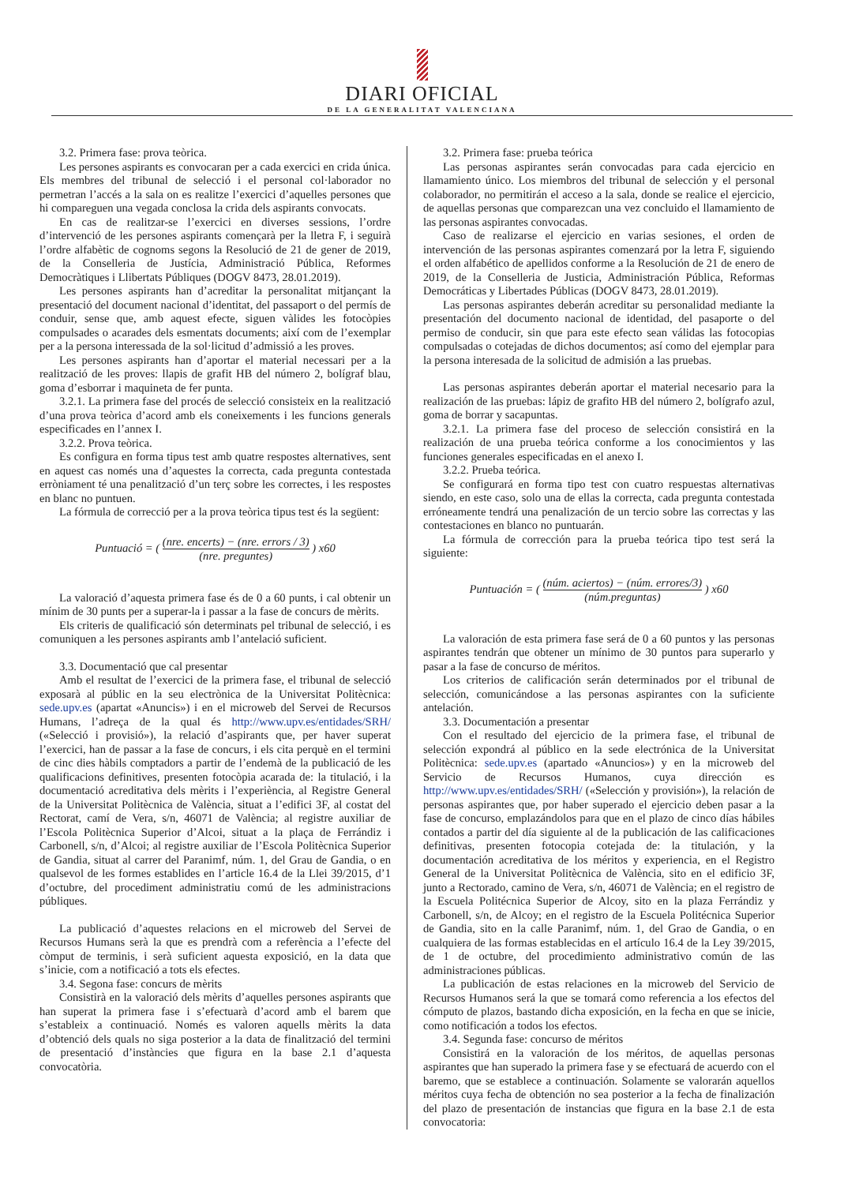DIARI OFICIAL
DE LA GENERALITAT VALENCIANA
3.2. Primera fase: prova teòrica.
Les persones aspirants es convocaran per a cada exercici en crida única. Els membres del tribunal de selecció i el personal col·laborador no permetran l’accés a la sala on es realitze l’exercici d’aquelles persones que hi compareguen una vegada conclosa la crida dels aspirants convocats.
En cas de realitzar-se l’exercici en diverses sessions, l’ordre d’intervenció de les persones aspirants començarà per la lletra F, i seguirà l’ordre alfabètic de cognoms segons la Resolució de 21 de gener de 2019, de la Conselleria de Justícia, Administració Pública, Reformes Democràtiques i Llibertats Públiques (DOGV 8473, 28.01.2019).
Les persones aspirants han d’acreditar la personalitat mitjançant la presentació del document nacional d’identitat, del passaport o del permís de conduir, sense que, amb aquest efecte, siguen vàlides les fotocòpies compulsades o acarades dels esmentats documents; així com de l’exemplar per a la persona interessada de la sol·licitud d’admissió a les proves.
Les persones aspirants han d’aportar el material necessari per a la realització de les proves: llapis de grafit HB del número 2, bolígraf blau, goma d’esborrar i maquineta de fer punta.
3.2.1. La primera fase del procés de selecció consisteix en la realització d’una prova teòrica d’acord amb els coneixements i les funcions generals especificades en l’annex I.
3.2.2. Prova teòrica.
Es configura en forma tipus test amb quatre respostes alternatives, sent en aquest cas només una d’aquestes la correcta, cada pregunta contestada erròniament té una penalització d’un terç sobre les correctes, i les respostes en blanc no puntuen.
La fórmula de correcció per a la prova teòrica tipus test és la següent:
Puntuació = ( (nre. encerts) − (nre. errors / 3) (nre. preguntes) ) x60
La valoració d’aquesta primera fase és de 0 a 60 punts, i cal obtenir un mínim de 30 punts per a superar-la i passar a la fase de concurs de mèrits.
Els criteris de qualificació són determinats pel tribunal de selecció, i es comuniquen a les persones aspirants amb l’antelació suficient.
3.3. Documentació que cal presentar
Amb el resultat de l’exercici de la primera fase, el tribunal de selecció exposarà al públic en la seu electrònica de la Universitat Politècnica: sede.upv.es (apartat «Anuncis») i en el microweb del Servei de Recursos Humans, l’adreça de la qual és http://www.upv.es/entidades/SRH/ («Selecció i provisió»), la relació d’aspirants que, per haver superat l’exercici, han de passar a la fase de concurs, i els cita perquè en el termini de cinc dies hàbils comptadors a partir de l’endemà de la publicació de les qualificacions definitives, presenten fotocòpia acarada de: la titulació, i la documentació acreditativa dels mèrits i l’experiència, al Registre General de la Universitat Politècnica de València, situat a l’edifici 3F, al costat del Rectorat, camí de Vera, s/n, 46071 de València; al registre auxiliar de l’Escola Politècnica Superior d’Alcoi, situat a la plaça de Ferrándiz i Carbonell, s/n, d’Alcoi; al registre auxiliar de l’Escola Politècnica Superior de Gandia, situat al carrer del Paranimf, núm. 1, del Grau de Gandia, o en qualsevol de les formes establides en l’article 16.4 de la Llei 39/2015, d’1 d’octubre, del procediment administratiu comú de les administracions públiques.
La publicació d’aquestes relacions en el microweb del Servei de Recursos Humans serà la que es prendrà com a referència a l’efecte del còmput de terminis, i serà suficient aquesta exposició, en la data que s’inicie, com a notificació a tots els efectes.
3.4. Segona fase: concurs de mèrits
Consistirà en la valoració dels mèrits d’aquelles persones aspirants que han superat la primera fase i s’efectuarà d’acord amb el barem que s’estableix a continuació. Només es valoren aquells mèrits la data d’obtenció dels quals no siga posterior a la data de finalització del termini de presentació d’instàncies que figura en la base 2.1 d’aquesta convocatòria.
3.2. Primera fase: prueba teórica
Las personas aspirantes serán convocadas para cada ejercicio en llamamiento único. Los miembros del tribunal de selección y el personal colaborador, no permitirán el acceso a la sala, donde se realice el ejercicio, de aquellas personas que comparezcan una vez concluido el llamamiento de las personas aspirantes convocadas.
Caso de realizarse el ejercicio en varias sesiones, el orden de intervención de las personas aspirantes comenzará por la letra F, siguiendo el orden alfabético de apellidos conforme a la Resolución de 21 de enero de 2019, de la Conselleria de Justicia, Administración Pública, Reformas Democráticas y Libertades Públicas (DOGV 8473, 28.01.2019).
Las personas aspirantes deberán acreditar su personalidad mediante la presentación del documento nacional de identidad, del pasaporte o del permiso de conducir, sin que para este efecto sean válidas las fotocopias compulsadas o cotejadas de dichos documentos; así como del ejemplar para la persona interesada de la solicitud de admisión a las pruebas.
Las personas aspirantes deberán aportar el material necesario para la realización de las pruebas: lápiz de grafito HB del número 2, bolígrafo azul, goma de borrar y sacapuntas.
3.2.1. La primera fase del proceso de selección consistirá en la realización de una prueba teórica conforme a los conocimientos y las funciones generales especificadas en el anexo I.
3.2.2. Prueba teórica.
Se configurará en forma tipo test con cuatro respuestas alternativas siendo, en este caso, solo una de ellas la correcta, cada pregunta contestada erróneamente tendrá una penalización de un tercio sobre las correctas y las contestaciones en blanco no puntuarán.
La fórmula de corrección para la prueba teórica tipo test será la siguiente:
Puntuación = ( (núm. aciertos) − (núm. errores/3) (núm.preguntas) ) x60
La valoración de esta primera fase será de 0 a 60 puntos y las personas aspirantes tendrán que obtener un mínimo de 30 puntos para superarlo y pasar a la fase de concurso de méritos.
Los criterios de calificación serán determinados por el tribunal de selección, comunicándose a las personas aspirantes con la suficiente antelación.
3.3. Documentación a presentar
Con el resultado del ejercicio de la primera fase, el tribunal de selección expondrá al público en la sede electrónica de la Universitat Politècnica: sede.upv.es (apartado «Anuncios») y en la microweb del Servicio de Recursos Humanos, cuya dirección es http://www.upv.es/entidades/SRH/ («Selección y provisión»), la relación de personas aspirantes que, por haber superado el ejercicio deben pasar a la fase de concurso, emplazándolos para que en el plazo de cinco días hábiles contados a partir del día siguiente al de la publicación de las calificaciones definitivas, presenten fotocopia cotejada de: la titulación, y la documentación acreditativa de los méritos y experiencia, en el Registro General de la Universitat Politècnica de València, sito en el edificio 3F, junto a Rectorado, camino de Vera, s/n, 46071 de València; en el registro de la Escuela Politécnica Superior de Alcoy, sito en la plaza Ferrándiz y Carbonell, s/n, de Alcoy; en el registro de la Escuela Politécnica Superior de Gandia, sito en la calle Paranimf, núm. 1, del Grao de Gandia, o en cualquiera de las formas establecidas en el artículo 16.4 de la Ley 39/2015, de 1 de octubre, del procedimiento administrativo común de las administraciones públicas.
La publicación de estas relaciones en la microweb del Servicio de Recursos Humanos será la que se tomará como referencia a los efectos del cómputo de plazos, bastando dicha exposición, en la fecha en que se inicie, como notificación a todos los efectos.
3.4. Segunda fase: concurso de méritos
Consistirá en la valoración de los méritos, de aquellas personas aspirantes que han superado la primera fase y se efectuará de acuerdo con el baremo, que se establece a continuación. Solamente se valorarán aquellos méritos cuya fecha de obtención no sea posterior a la fecha de finalización del plazo de presentación de instancias que figura en la base 2.1 de esta convocatoria: